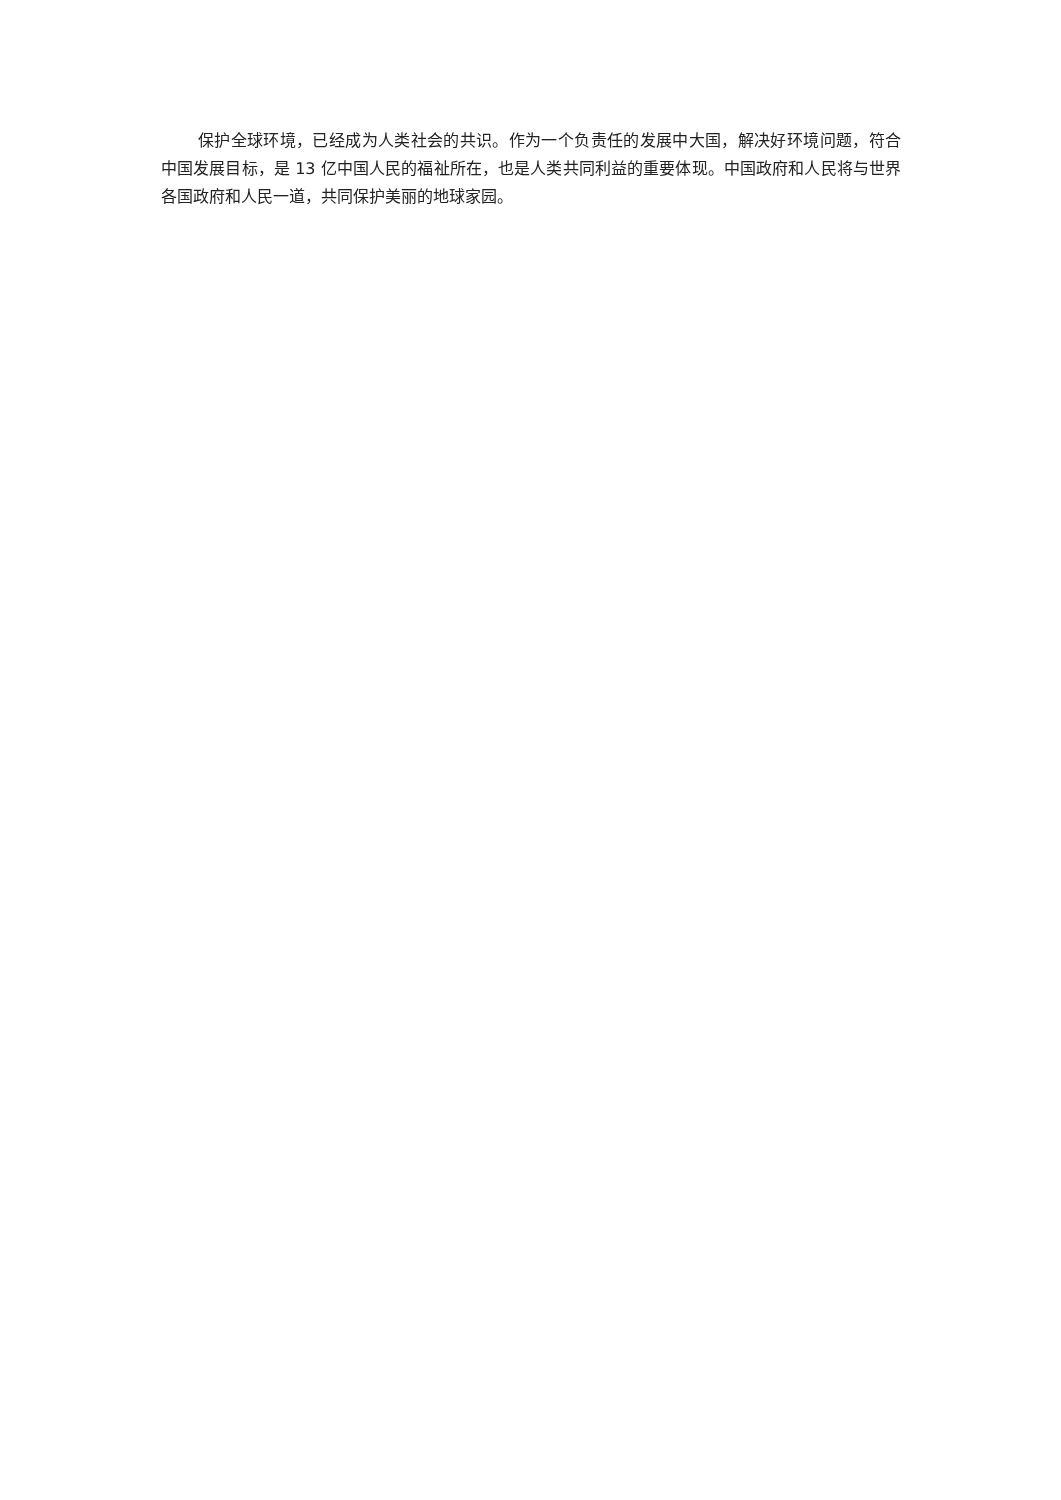保护全球环境，已经成为人类社会的共识。作为一个负责任的发展中大国，解决好环境问题，符合中国发展目标，是 13 亿中国人民的福祉所在，也是人类共同利益的重要体现。中国政府和人民将与世界各国政府和人民一道，共同保护美丽的地球家园。